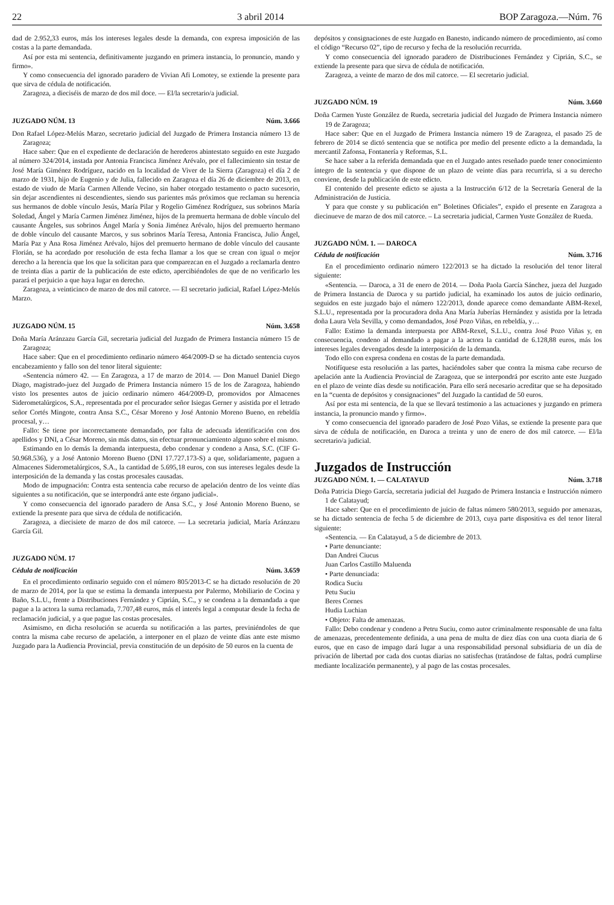22 3 abril 2014 BOP Zaragoza.—Núm. 76
dad de 2.952,33 euros, más los intereses legales desde la demanda, con expresa imposición de las costas a la parte demandada.
Así por esta mi sentencia, definitivamente juzgando en primera instancia, lo pronuncio, mando y firmo».
Y como consecuencia del ignorado paradero de Vivian Afi Lomotey, se extiende la presente para que sirva de cédula de notificación.
Zaragoza, a dieciséis de marzo de dos mil doce. — El/la secretario/a judicial.
JUZGADO NÚM. 13 Núm. 3.666
Don Rafael López-Melús Marzo, secretario judicial del Juzgado de Primera Instancia número 13 de Zaragoza;
Hace saber: Que en el expediente de declaración de herederos abintestato seguido en este Juzgado al número 324/2014, instada por Antonia Francisca Jiménez Arévalo, por el fallecimiento sin testar de José María Giménez Rodríguez, nacido en la localidad de Viver de la Sierra (Zaragoza) el día 2 de marzo de 1931, hijo de Eugenio y de Julia, fallecido en Zaragoza el día 26 de diciembre de 2013, en estado de viudo de María Carmen Allende Vecino, sin haber otorgado testamento o pacto sucesorio, sin dejar ascendientes ni descendientes, siendo sus parientes más próximos que reclaman su herencia sus hermanos de doble vínculo Jesús, María Pilar y Rogelio Giménez Rodríguez, sus sobrinos María Soledad, Ángel y María Carmen Jiménez Jiménez, hijos de la premuerta hermana de doble vínculo del causante Ángeles, sus sobrinos Ángel María y Sonia Jiménez Arévalo, hijos del premuerto hermano de doble vínculo del causante Marcos, y sus sobrinos María Teresa, Antonia Francisca, Julio Ángel, María Paz y Ana Rosa Jiménez Arévalo, hijos del premuerto hermano de doble vínculo del causante Florián, se ha acordado por resolución de esta fecha llamar a los que se crean con igual o mejor derecho a la herencia que los que la solicitan para que comparezcan en el Juzgado a reclamarla dentro de treinta días a partir de la publicación de este edicto, apercibiéndoles de que de no verificarlo les parará el perjuicio a que haya lugar en derecho.
Zaragoza, a veinticinco de marzo de dos mil catorce. — El secretario judicial, Rafael López-Melús Marzo.
JUZGADO NÚM. 15 Núm. 3.658
Doña María Aránzazu García Gil, secretaria judicial del Juzgado de Primera Instancia número 15 de Zaragoza;
Hace saber: Que en el procedimiento ordinario número 464/2009-D se ha dictado sentencia cuyos encabezamiento y fallo son del tenor literal siguiente:
«Sentencia número 42. — En Zaragoza, a 17 de marzo de 2014. — Don Manuel Daniel Diego Diago, magistrado-juez del Juzgado de Primera Instancia número 15 de los de Zaragoza, habiendo visto los presentes autos de juicio ordinario número 464/2009-D, promovidos por Almacenes Siderometalúrgicos, S.A., representada por el procurador señor Isiegas Gerner y asistida por el letrado señor Cortés Mingote, contra Ansa S.C., César Moreno y José Antonio Moreno Bueno, en rebeldía procesal, y…
Fallo: Se tiene por incorrectamente demandado, por falta de adecuada identificación con dos apellidos y DNI, a César Moreno, sin más datos, sin efectuar pronunciamiento alguno sobre el mismo.
Estimando en lo demás la demanda interpuesta, debo condenar y condeno a Ansa, S.C. (CIF G-50.968.536), y a José Antonio Moreno Bueno (DNI 17.727.173-S) a que, solidariamente, paguen a Almacenes Siderometalúrgicos, S.A., la cantidad de 5.695,18 euros, con sus intereses legales desde la interposición de la demanda y las costas procesales causadas.
Modo de impugnación: Contra esta sentencia cabe recurso de apelación dentro de los veinte días siguientes a su notificación, que se interpondrá ante este órgano judicial».
Y como consecuencia del ignorado paradero de Ansa S.C., y José Antonio Moreno Bueno, se extiende la presente para que sirva de cédula de notificación.
Zaragoza, a diecisiete de marzo de dos mil catorce. — La secretaria judicial, María Aránzazu García Gil.
JUZGADO NÚM. 17
Cédula de notificación Núm. 3.659
En el procedimiento ordinario seguido con el número 805/2013-C se ha dictado resolución de 20 de marzo de 2014, por la que se estima la demanda interpuesta por Palermo, Mobiliario de Cocina y Baño, S.L.U., frente a Distribuciones Fernández y Ciprián, S.C., y se condena a la demandada a que pague a la actora la suma reclamada, 7.707,48 euros, más el interés legal a computar desde la fecha de reclamación judicial, y a que pague las costas procesales.
Asimismo, en dicha resolución se acuerda su notificación a las partes, previniéndoles de que contra la misma cabe recurso de apelación, a interponer en el plazo de veinte días ante este mismo Juzgado para la Audiencia Provincial, previa constitución de un depósito de 50 euros en la cuenta de
depósitos y consignaciones de este Juzgado en Banesto, indicando número de procedimiento, así como el código “Recurso 02”, tipo de recurso y fecha de la resolución recurrida.
Y como consecuencia del ignorado paradero de Distribuciones Fernández y Ciprián, S.C., se extiende la presente para que sirva de cédula de notificación.
Zaragoza, a veinte de marzo de dos mil catorce. — El secretario judicial.
JUZGADO NÚM. 19 Núm. 3.660
Doña Carmen Yuste González de Rueda, secretaria judicial del Juzgado de Primera Instancia número 19 de Zaragoza;
Hace saber: Que en el Juzgado de Primera Instancia número 19 de Zaragoza, el pasado 25 de febrero de 2014 se dictó sentencia que se notifica por medio del presente edicto a la demandada, la mercantil Zafonsa, Fontanería y Reformas, S.L.
Se hace saber a la referida demandada que en el Juzgado antes reseñado puede tener conocimiento íntegro de la sentencia y que dispone de un plazo de veinte días para recurrirla, si a su derecho conviene, desde la publicación de este edicto.
El contenido del presente edicto se ajusta a la Instrucción 6/12 de la Secretaría General de la Administración de Justicia.
Y para que conste y su publicación en” Boletines Oficiales”, expido el presente en Zaragoza a diecinueve de marzo de dos mil catorce. – La secretaria judicial, Carmen Yuste González de Rueda.
JUZGADO NÚM. 1. — DAROCA
Cédula de notificación Núm. 3.716
En el procedimiento ordinario número 122/2013 se ha dictado la resolución del tenor literal siguiente:
«Sentencia. — Daroca, a 31 de enero de 2014. — Doña Paola García Sánchez, jueza del Juzgado de Primera Instancia de Daroca y su partido judicial, ha examinado los autos de juicio ordinario, seguidos en este juzgado bajo el número 122/2013, donde aparece como demandante ABM-Rexel, S.L.U., representada por la procuradora doña Ana María Juberías Hernández y asistida por la letrada doña Laura Vela Sevilla, y como demandados, José Pozo Viñas, en rebeldía, y…
Fallo: Estimo la demanda interpuesta por ABM-Rexel, S.L.U., contra José Pozo Viñas y, en consecuencia, condeno al demandado a pagar a la actora la cantidad de 6.128,88 euros, más los intereses legales devengados desde la interposición de la demanda.
Todo ello con expresa condena en costas de la parte demandada.
Notifíquese esta resolución a las partes, haciéndoles saber que contra la misma cabe recurso de apelación ante la Audiencia Provincial de Zaragoza, que se interpondrá por escrito ante este Juzgado en el plazo de veinte días desde su notificación. Para ello será necesario acreditar que se ha depositado en la “cuenta de depósitos y consignaciones” del Juzgado la cantidad de 50 euros.
Así por esta mi sentencia, de la que se llevará testimonio a las actuaciones y juzgando en primera instancia, la pronuncio mando y firmo».
Y como consecuencia del ignorado paradero de José Pozo Viñas, se extiende la presente para que sirva de cédula de notificación, en Daroca a treinta y uno de enero de dos mil catorce. — El/la secretario/a judicial.
Juzgados de Instrucción
JUZGADO NÚM. 1. — CALATAYUD Núm. 3.718
Doña Patricia Diego García, secretaria judicial del Juzgado de Primera Instancia e Instrucción número 1 de Calatayud;
Hace saber: Que en el procedimiento de juicio de faltas número 580/2013, seguido por amenazas, se ha dictado sentencia de fecha 5 de diciembre de 2013, cuya parte dispositiva es del tenor literal siguiente:
«Sentencia. — En Calatayud, a 5 de diciembre de 2013.
• Parte denunciante:
Dan Andrei Ciucus
Juan Carlos Castillo Maluenda
• Parte denunciada:
Rodica Suciu
Petu Suciu
Beres Cornes
Hudia Luchian
• Objeto: Falta de amenazas.
Fallo: Debo condenar y condeno a Petru Suciu, como autor criminalmente responsable de una falta de amenazas, precedentemente definida, a una pena de multa de diez días con una cuota diaria de 6 euros, que en caso de impago dará lugar a una responsabilidad personal subsidiaria de un día de privación de libertad por cada dos cuotas diarias no satisfechas (tratándose de faltas, podrá cumplirse mediante localización permanente), y al pago de las costas procesales.